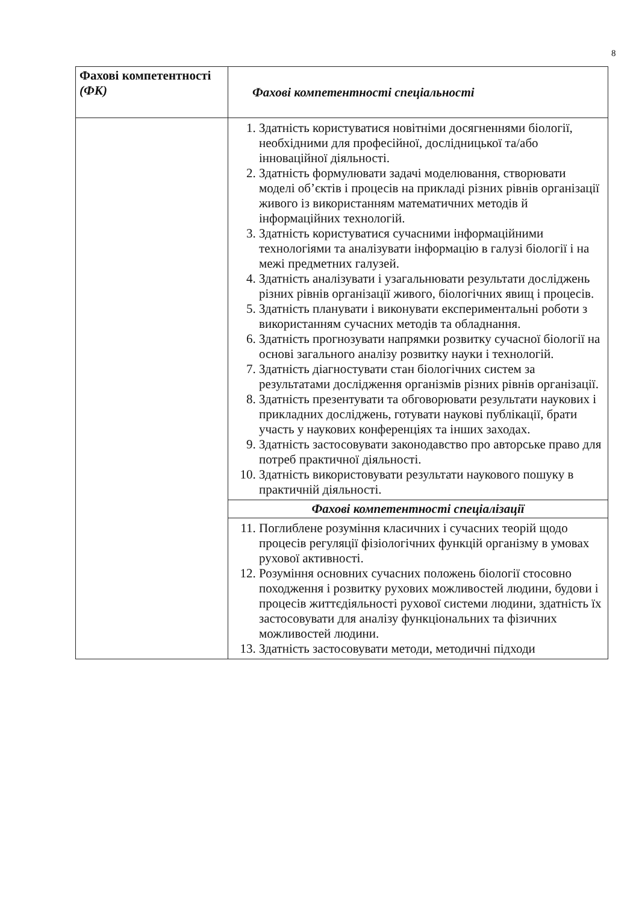8
| Фахові компетентності (ФК) | Фахові компетентності спеціальності |
| --- | --- |
| | 1. Здатність користуватися новітніми досягненнями біології, необхідними для професійної, дослідницької та/або інноваційної діяльності. 2. Здатність формулювати задачі моделювання, створювати моделі об’єктів і процесів на прикладі різних рівнів організації живого із використанням математичних методів й інформаційних технологій. 3. Здатність користуватися сучасними інформаційними технологіями та аналізувати інформацію в галузі біології і на межі предметних галузей. 4. Здатність аналізувати і узагальнювати результати досліджень різних рівнів організації живого, біологічних явищ і процесів. 5. Здатність планувати і виконувати експериментальні роботи з використанням сучасних методів та обладнання. 6. Здатність прогнозувати напрямки розвитку сучасної біології на основі загального аналізу розвитку науки і технологій. 7. Здатність діагностувати стан біологічних систем за результатами дослідження організмів різних рівнів організації. 8. Здатність презентувати та обговорювати результати наукових і прикладних досліджень, готувати наукові публікації, брати участь у наукових конференціях та інших заходах. 9. Здатність застосовувати законодавство про авторське право для потреб практичної діяльності. 10. Здатність використовувати результати наукового пошуку в практичній діяльності. |
| | Фахові компетентності спеціалізації |
| | 11. Поглиблене розуміння класичних і сучасних теорій щодо процесів регуляції фізіологічних функцій організму в умовах рухової активності. 12. Розуміння основних сучасних положень біології стосовно походження і розвитку рухових можливостей людини, будови і процесів життєдіяльності рухової системи людини, здатність їх застосовувати для аналізу функціональних та фізичних можливостей людини. 13. Здатність застосовувати методи, методичні підходи |